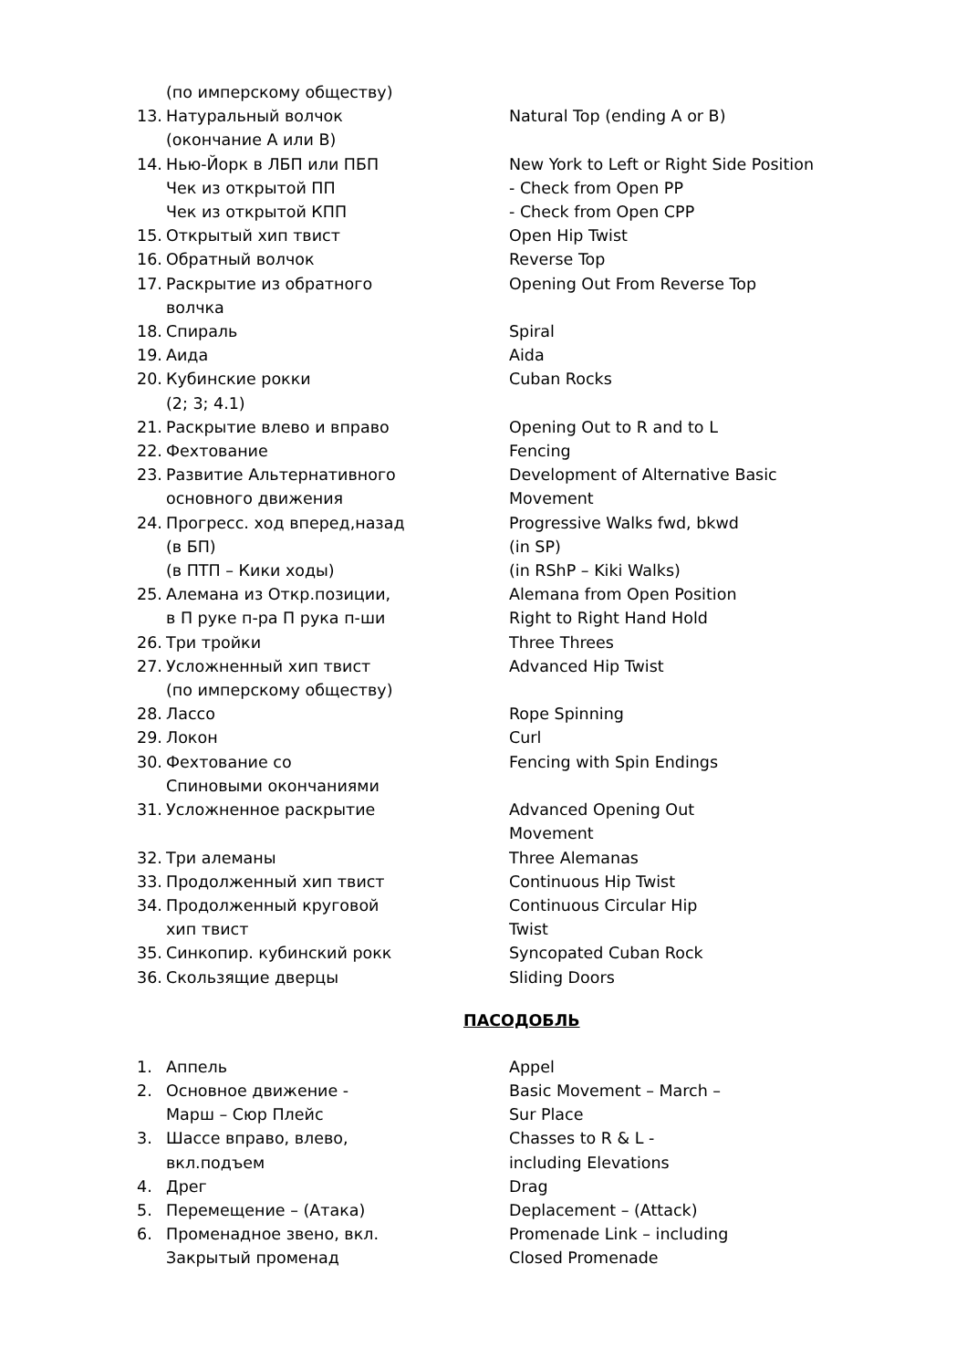(по имперскому обществу)
13. Натуральный волчок
(окончание А или В) Natural Top (ending A or B)
14. Нью-Йорк в ЛБП или ПБП
Чек из открытой ПП
Чек из открытой КПП New York to Left or Right Side Position
- Check from Open PP
- Check from Open CPP
15. Открытый хип твист Open Hip Twist
16. Обратный волчок Reverse Top
17. Раскрытие из обратного
волчка Opening Out From Reverse Top
18. Спираль Spiral
19. Аида Aida
20. Кубинские рокки
(2; 3; 4.1) Cuban Rocks
21. Раскрытие влево и вправо Opening Out to R and to L
22. Фехтование Fencing
23. Развитие Альтернативного
основного движения Development of Alternative Basic
Movement
24. Прогресс. ход вперед,назад
(в БП)
(в ПТП – Кики ходы) Progressive Walks fwd, bkwd
(in SP)
(in RShP – Kiki Walks)
25. Алемана из Откр.позиции,
в П руке п-ра П рука п-ши Alemana from Open Position
Right to Right Hand Hold
26. Три тройки Three Threes
27. Усложненный хип твист
(по имперскому обществу) Advanced Hip Twist
28. Лассо Rope Spinning
29. Локон Curl
30. Фехтование со
Спиновыми окончаниями Fencing with Spin Endings
31. Усложненное раскрытие Advanced Opening Out
Movement
32. Три алеманы Three Alemanas
33. Продолженный хип твист Continuous Hip Twist
34. Продолженный круговой
хип твист Continuous Circular Hip
Twist
35. Синкопир. кубинский рокк Syncopated Cuban Rock
36. Скользящие дверцы Sliding Doors
ПАСОДОБЛЬ
1. Аппель Appel
2. Основное движение -
Марш – Сюр Плейс Basic Movement – March –
Sur Place
3. Шассе вправо, влево,
вкл.подъем Chasses to R & L -
including Elevations
4. Дрег Drag
5. Перемещение – (Атака) Deplacement – (Attack)
6. Променадное звено, вкл.
Закрытый променад Promenade Link – including
Closed Promenade